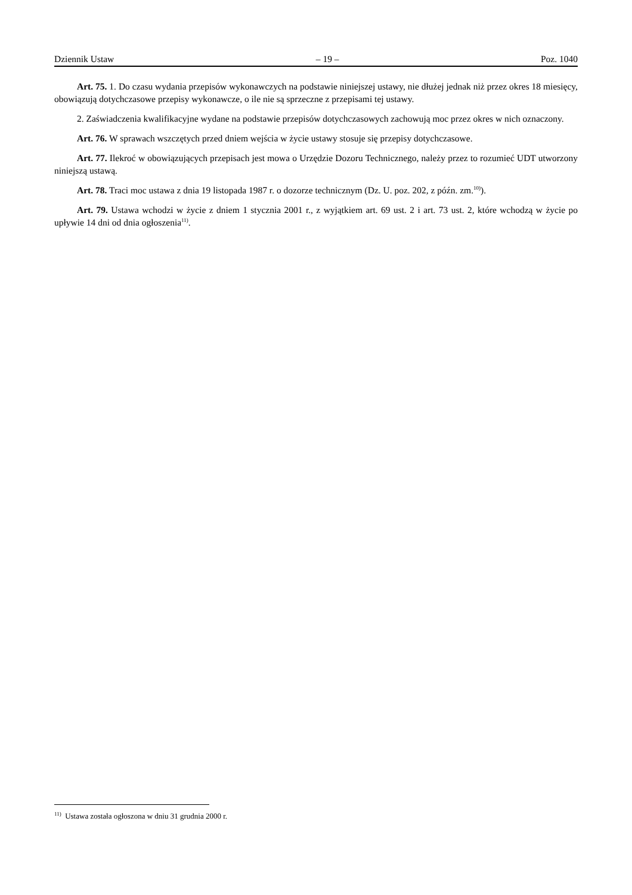Dziennik Ustaw – 19 – Poz. 1040
Art. 75. 1. Do czasu wydania przepisów wykonawczych na podstawie niniejszej ustawy, nie dłużej jednak niż przez okres 18 miesięcy, obowiązują dotychczasowe przepisy wykonawcze, o ile nie są sprzeczne z przepisami tej ustawy.
2. Zaświadczenia kwalifikacyjne wydane na podstawie przepisów dotychczasowych zachowują moc przez okres w nich oznaczony.
Art. 76. W sprawach wszczętych przed dniem wejścia w życie ustawy stosuje się przepisy dotychczasowe.
Art. 77. Ilekroć w obowiązujących przepisach jest mowa o Urzędzie Dozoru Technicznego, należy przez to rozumieć UDT utworzony niniejszą ustawą.
Art. 78. Traci moc ustawa z dnia 19 listopada 1987 r. o dozorze technicznym (Dz. U. poz. 202, z późn. zm.<sup>10)</sup>).
Art. 79. Ustawa wchodzi w życie z dniem 1 stycznia 2001 r., z wyjątkiem art. 69 ust. 2 i art. 73 ust. 2, które wchodzą w życie po upływie 14 dni od dnia ogłoszenia<sup>11)</sup>.
<sup>11)</sup> Ustawa została ogłoszona w dniu 31 grudnia 2000 r.